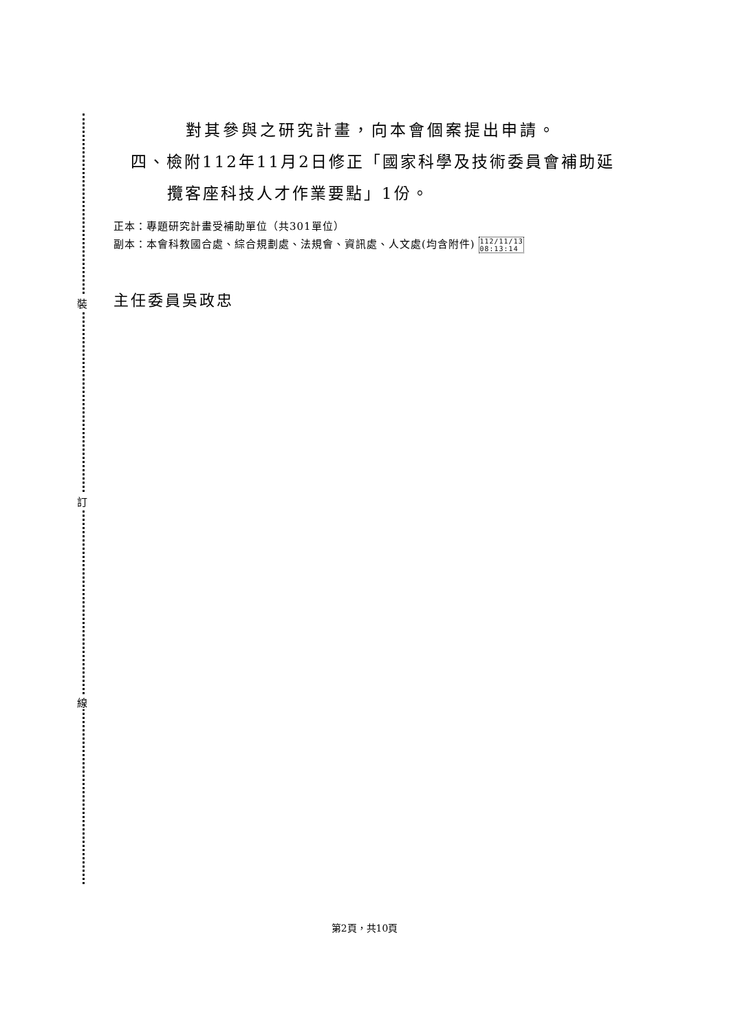裝
訂
線
對其參與之研究計畫，向本會個案提出申請。
四、檢附112年11月2日修正「國家科學及技術委員會補助延
攬客座科技人才作業要點」1份。
正本：專題研究計畫受補助單位（共301單位）
副本：本會科教國合處、綜合規劃處、法規會、資訊處、人文處(均含附件) 112/11/13
08:13:14
主任委員吳政忠
第2頁，共10頁